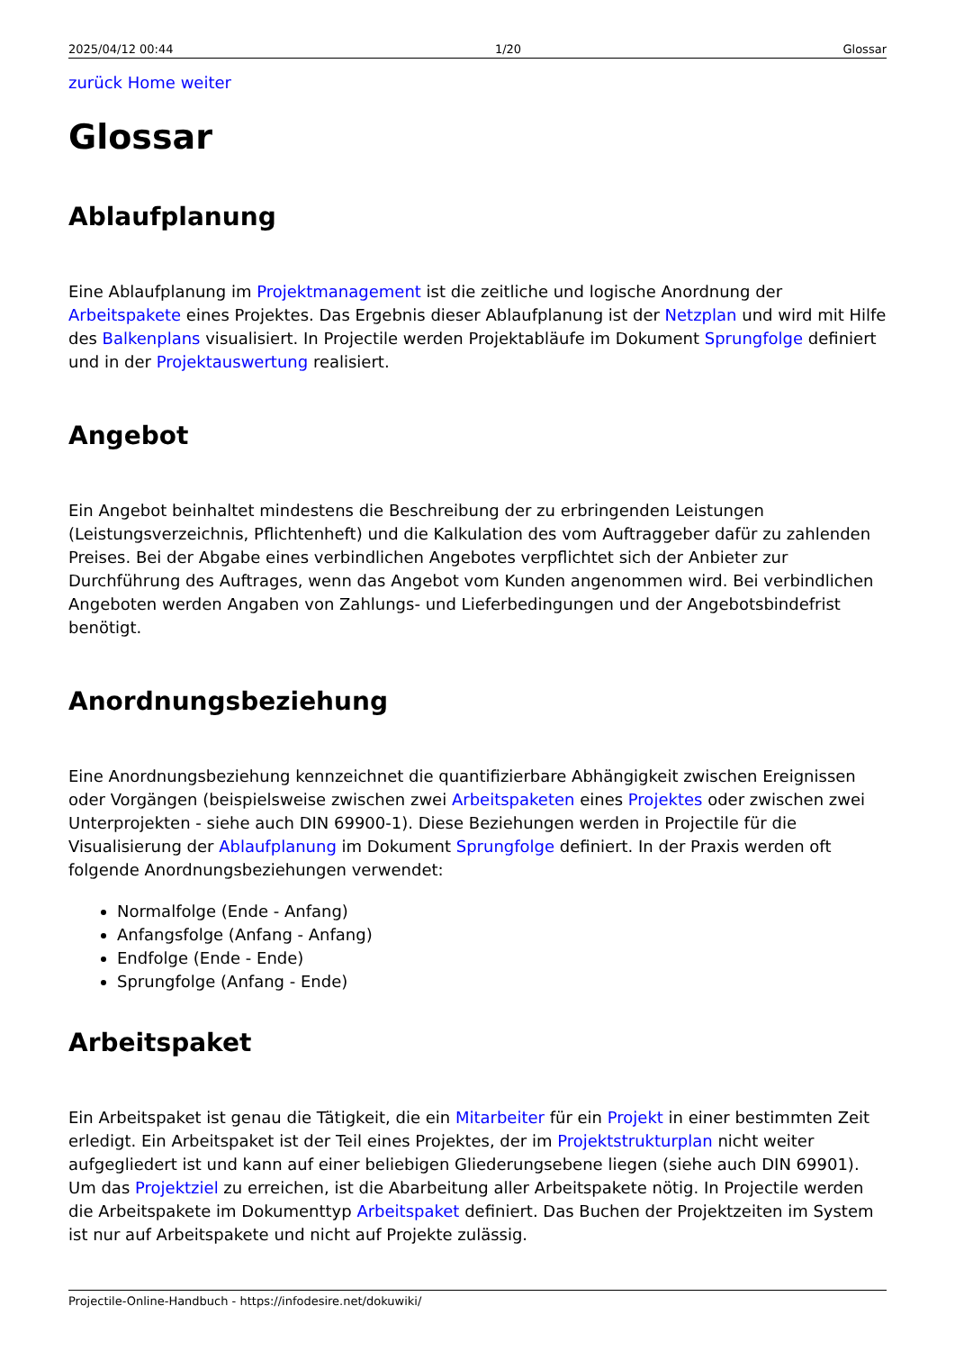2025/04/12 00:44 1/20 Glossar
zurück Home weiter
Glossar
Ablaufplanung
Eine Ablaufplanung im Projektmanagement ist die zeitliche und logische Anordnung der Arbeitspakete eines Projektes. Das Ergebnis dieser Ablaufplanung ist der Netzplan und wird mit Hilfe des Balkenplans visualisiert. In Projectile werden Projektabläufe im Dokument Sprungfolge definiert und in der Projektauswertung realisiert.
Angebot
Ein Angebot beinhaltet mindestens die Beschreibung der zu erbringenden Leistungen (Leistungsverzeichnis, Pflichtenheft) und die Kalkulation des vom Auftraggeber dafür zu zahlenden Preises. Bei der Abgabe eines verbindlichen Angebotes verpflichtet sich der Anbieter zur Durchführung des Auftrages, wenn das Angebot vom Kunden angenommen wird. Bei verbindlichen Angeboten werden Angaben von Zahlungs- und Lieferbedingungen und der Angebotsbindefrist benötigt.
Anordnungsbeziehung
Eine Anordnungsbeziehung kennzeichnet die quantifizierbare Abhängigkeit zwischen Ereignissen oder Vorgängen (beispielsweise zwischen zwei Arbeitspaketen eines Projektes oder zwischen zwei Unterprojekten - siehe auch DIN 69900-1). Diese Beziehungen werden in Projectile für die Visualisierung der Ablaufplanung im Dokument Sprungfolge definiert. In der Praxis werden oft folgende Anordnungsbeziehungen verwendet:
Normalfolge (Ende - Anfang)
Anfangsfolge (Anfang - Anfang)
Endfolge (Ende - Ende)
Sprungfolge (Anfang - Ende)
Arbeitspaket
Ein Arbeitspaket ist genau die Tätigkeit, die ein Mitarbeiter für ein Projekt in einer bestimmten Zeit erledigt. Ein Arbeitspaket ist der Teil eines Projektes, der im Projektstrukturplan nicht weiter aufgegliedert ist und kann auf einer beliebigen Gliederungsebene liegen (siehe auch DIN 69901). Um das Projektziel zu erreichen, ist die Abarbeitung aller Arbeitspakete nötig. In Projectile werden die Arbeitspakete im Dokumenttyp Arbeitspaket definiert. Das Buchen der Projektzeiten im System ist nur auf Arbeitspakete und nicht auf Projekte zulässig.
Projectile-Online-Handbuch - https://infodesire.net/dokuwiki/